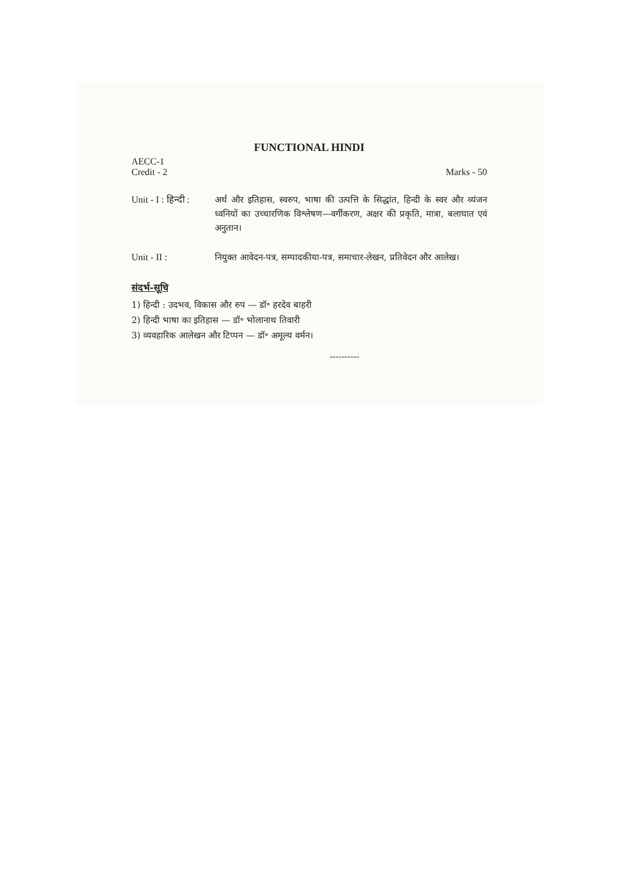FUNCTIONAL HINDI
AECC-1
Credit - 2 Marks - 50
Unit - I : हिन्दी :
अर्थ और इतिहास, स्वरुप, भाषा की उत्पत्ति के सिद्धांत, हिन्दी के स्वर और व्यंजन ध्वनियों का उच्चारणिक विश्लेषण—वर्गीकरण, अक्षर की प्रकृति, मात्रा, बलाघात एवं अनुतान।
Unit - II : नियुक्त आवेदन-पत्र, सम्पादकीया-पत्र, समाचार-लेखन, प्रतिवेदन और आलेख।
संदर्भ-सूचि
1) हिन्दी : उदभव, विकास और रुप — डॉ॰ हरदेव बाहरी
2) हिन्दी भाषा का इतिहास — डॉ॰ भोलानाथ तिवारी
3) व्यवहारिक आलेखन और टिप्पन — डॉ॰ अमूल्य वर्मन।
----------